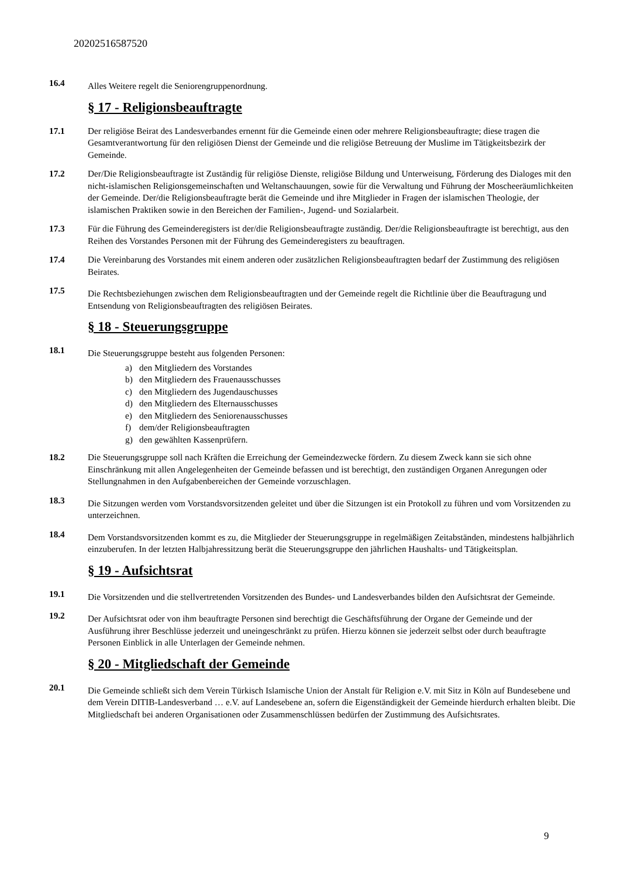20202516587520
16.4
Alles Weitere regelt die Seniorengruppenordnung.
§ 17 - Religionsbeauftragte
17.1 Der religiöse Beirat des Landesverbandes ernennt für die Gemeinde einen oder mehrere Religionsbeauftragte; diese tragen die Gesamtverantwortung für den religiösen Dienst der Gemeinde und die religiöse Betreuung der Muslime im Tätigkeitsbezirk der Gemeinde.
17.2 Der/Die Religionsbeauftragte ist Zuständig für religiöse Dienste, religiöse Bildung und Unterweisung, Förderung des Dialoges mit den nicht-islamischen Religionsgemeinschaften und Weltanschauungen, sowie für die Verwaltung und Führung der Moscheeräumlichkeiten der Gemeinde. Der/die Religionsbeauftragte berät die Gemeinde und ihre Mitglieder in Fragen der islamischen Theologie, der islamischen Praktiken sowie in den Bereichen der Familien-, Jugend- und Sozialarbeit.
17.3 Für die Führung des Gemeinderegisters ist der/die Religionsbeauftragte zuständig. Der/die Religionsbeauftragte ist berechtigt, aus den Reihen des Vorstandes Personen mit der Führung des Gemeinderegisters zu beauftragen.
17.4 Die Vereinbarung des Vorstandes mit einem anderen oder zusätzlichen Religionsbeauftragten bedarf der Zustimmung des religiösen Beirates.
17.5
Die Rechtsbeziehungen zwischen dem Religionsbeauftragten und der Gemeinde regelt die Richtlinie über die Beauftragung und Entsendung von Religionsbeauftragten des religiösen Beirates.
§ 18 - Steuerungsgruppe
18.1
Die Steuerungsgruppe besteht aus folgenden Personen:
a) den Mitgliedern des Vorstandes
b) den Mitgliedern des Frauenausschusses
c) den Mitgliedern des Jugendauschusses
d) den Mitgliedern des Elternausschusses
e) den Mitgliedern des Seniorenausschusses
f) dem/der Religionsbeauftragten
g) den gewählten Kassenprüfern.
18.2 Die Steuerungsgruppe soll nach Kräften die Erreichung der Gemeindezwecke fördern. Zu diesem Zweck kann sie sich ohne Einschränkung mit allen Angelegenheiten der Gemeinde befassen und ist berechtigt, den zuständigen Organen Anregungen oder Stellungnahmen in den Aufgabenbereichen der Gemeinde vorzuschlagen.
18.3
Die Sitzungen werden vom Vorstandsvorsitzenden geleitet und über die Sitzungen ist ein Protokoll zu führen und vom Vorsitzenden zu unterzeichnen.
18.4
Dem Vorstandsvorsitzenden kommt es zu, die Mitglieder der Steuerungsgruppe in regelmäßigen Zeitabständen, mindestens halbjährlich einzuberufen. In der letzten Halbjahressitzung berät die Steuerungsgruppe den jährlichen Haushalts- und Tätigkeitsplan.
§ 19 - Aufsichtsrat
19.1
Die Vorsitzenden und die stellvertretenden Vorsitzenden des Bundes- und Landesverbandes bilden den Aufsichtsrat der Gemeinde.
19.2
Der Aufsichtsrat oder von ihm beauftragte Personen sind berechtigt die Geschäftsführung der Organe der Gemeinde und der Ausführung ihrer Beschlüsse jederzeit und uneingeschränkt zu prüfen. Hierzu können sie jederzeit selbst oder durch beauftragte Personen Einblick in alle Unterlagen der Gemeinde nehmen.
§ 20 - Mitgliedschaft der Gemeinde
20.1
Die Gemeinde schließt sich dem Verein Türkisch Islamische Union der Anstalt für Religion e.V. mit Sitz in Köln auf Bundesebene und dem Verein DITIB-Landesverband … e.V. auf Landesebene an, sofern die Eigenständigkeit der Gemeinde hierdurch erhalten bleibt. Die Mitgliedschaft bei anderen Organisationen oder Zusammenschlüssen bedürfen der Zustimmung des Aufsichtsrates.
9